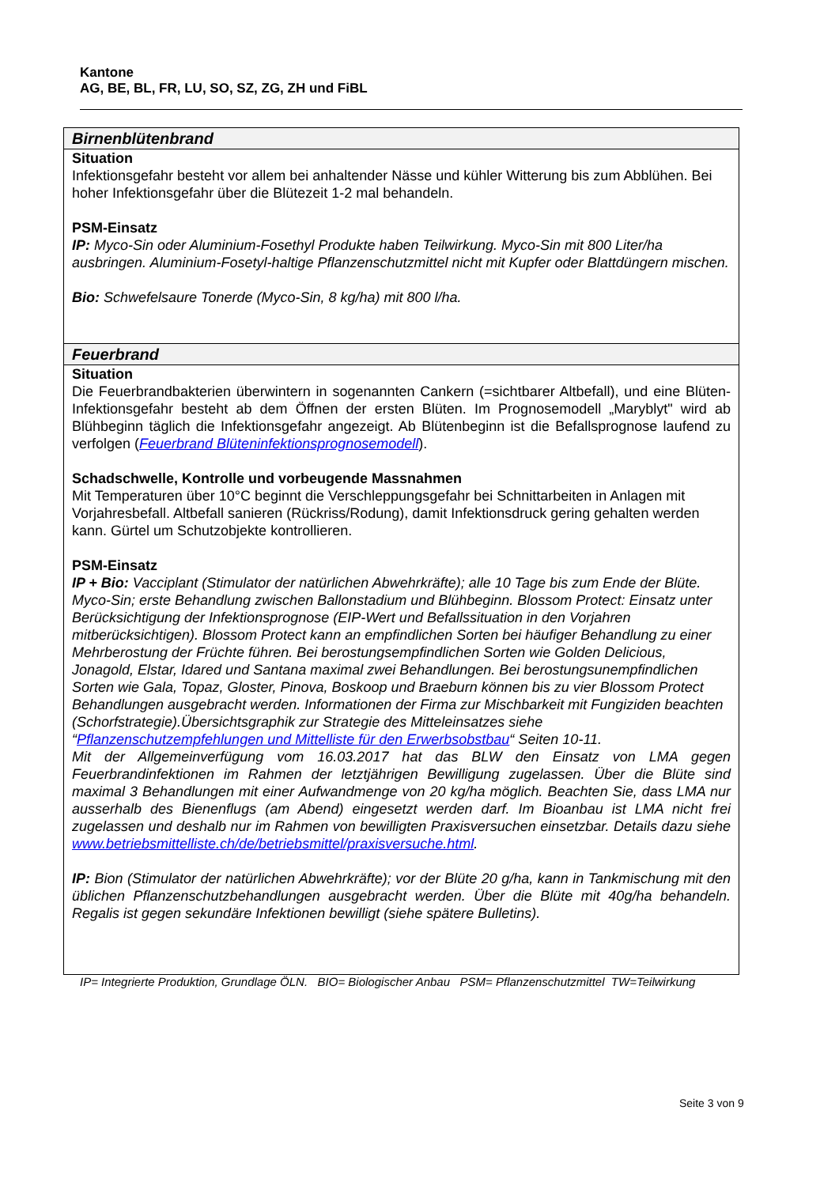Kantone
AG, BE, BL, FR, LU, SO, SZ, ZG, ZH und FiBL
| Birnenblütenbrand |
| --- |
| Situation Infektionsgefahr besteht vor allem bei anhaltender Nässe und kühler Witterung bis zum Abblühen. Bei hoher Infektionsgefahr über die Blütezeit 1-2 mal behandeln. PSM-Einsatz IP: Myco-Sin oder Aluminium-Fosethyl Produkte haben Teilwirkung. Myco-Sin mit 800 Liter/ha ausbringen. Aluminium-Fosetyl-haltige Pflanzenschutzmittel nicht mit Kupfer oder Blattdüngern mischen. Bio: Schwefelsaure Tonerde (Myco-Sin, 8 kg/ha) mit 800 l/ha. |
| Feuerbrand |
| Situation Die Feuerbrandbakterien überwintern in sogenannten Cankern (=sichtbarer Altbefall), und eine Blüten-Infektionsgefahr besteht ab dem Öffnen der ersten Blüten. Im Prognosemodell „Maryblyt" wird ab Blühbeginn täglich die Infektionsgefahr angezeigt. Ab Blütenbeginn ist die Befallsprognose laufend zu verfolgen ( Feuerbrand Blüteninfektionsprognosemodell ). Schadschwelle, Kontrolle und vorbeugende Massnahmen Mit Temperaturen über 10°C beginnt die Verschleppungsgefahr bei Schnittarbeiten in Anlagen mit Vorjahresbefall. Altbefall sanieren (Rückriss/Rodung), damit Infektionsdruck gering gehalten werden kann. Gürtel um Schutzobjekte kontrollieren. PSM-Einsatz IP + Bio: Vacciplant (Stimulator der natürlichen Abwehrkräfte); alle 10 Tage bis zum Ende der Blüte. Myco-Sin; erste Behandlung zwischen Ballonstadium und Blühbeginn. Blossom Protect: Einsatz unter Berücksichtigung der Infektionsprognose (EIP-Wert und Befallssituation in den Vorjahren mitberücksichtigen). Blossom Protect kann an empfindlichen Sorten bei häufiger Behandlung zu einer Mehrberostung der Früchte führen. Bei berostungsempfindlichen Sorten wie Golden Delicious, Jonagold, Elstar, Idared und Santana maximal zwei Behandlungen. Bei berostungsunempfindlichen Sorten wie Gala, Topaz, Gloster, Pinova, Boskoop und Braeburn können bis zu vier Blossom Protect Behandlungen ausgebracht werden. Informationen der Firma zur Mischbarkeit mit Fungiziden beachten (Schorfstrategie).Übersichtsgraphik zur Strategie des Mitteleinsatzes siehe “ Pflanzenschutzempfehlungen und Mittelliste für den Erwerbsobstbau “ Seiten 10-11. Mit der Allgemeinverfügung vom 16.03.2017 hat das BLW den Einsatz von LMA gegen Feuerbrandinfektionen im Rahmen der letztjährigen Bewilligung zugelassen. Über die Blüte sind maximal 3 Behandlungen mit einer Aufwandmenge von 20 kg/ha möglich. Beachten Sie, dass LMA nur ausserhalb des Bienenflugs (am Abend) eingesetzt werden darf. Im Bioanbau ist LMA nicht frei zugelassen und deshalb nur im Rahmen von bewilligten Praxisversuchen einsetzbar. Details dazu siehe www.betriebsmittelliste.ch/de/betriebsmittel/praxisversuche.html . IP: Bion (Stimulator der natürlichen Abwehrkräfte); vor der Blüte 20 g/ha, kann in Tankmischung mit den üblichen Pflanzenschutzbehandlungen ausgebracht werden. Über die Blüte mit 40g/ha behandeln. Regalis ist gegen sekundäre Infektionen bewilligt (siehe spätere Bulletins). |
IP= Integrierte Produktion, Grundlage ÖLN. BIO= Biologischer Anbau PSM= Pflanzenschutzmittel TW=Teilwirkung
Seite 3 von 9